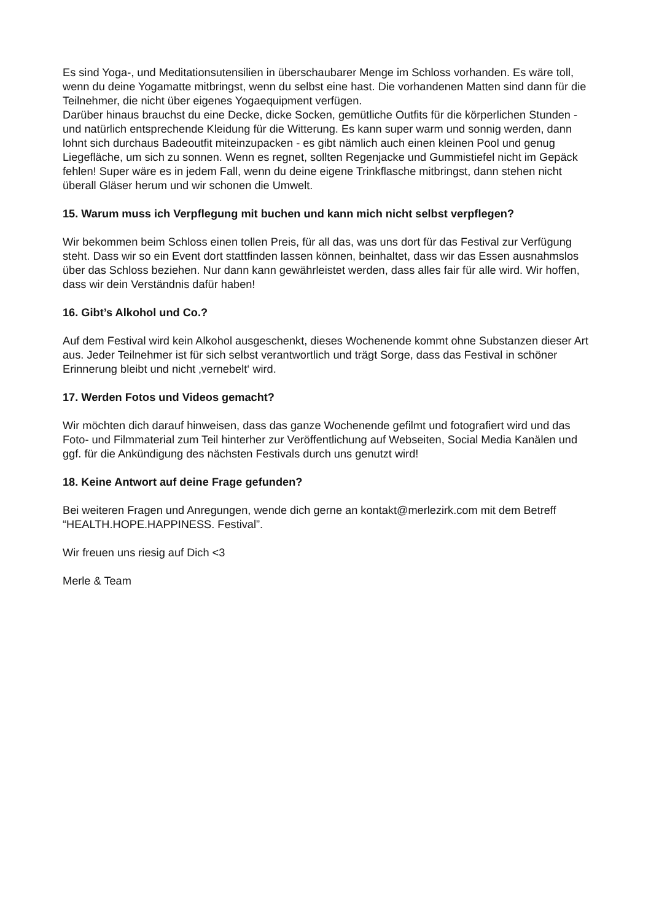Es sind Yoga-, und Meditationsutensilien in überschaubarer Menge im Schloss vorhanden. Es wäre toll, wenn du deine Yogamatte mitbringst, wenn du selbst eine hast. Die vorhandenen Matten sind dann für die Teilnehmer, die nicht über eigenes Yogaequipment verfügen.
Darüber hinaus brauchst du eine Decke, dicke Socken, gemütliche Outfits für die körperlichen Stunden - und natürlich entsprechende Kleidung für die Witterung. Es kann super warm und sonnig werden, dann lohnt sich durchaus Badeoutfit miteinzupacken - es gibt nämlich auch einen kleinen Pool und genug Liegefläche, um sich zu sonnen. Wenn es regnet, sollten Regenjacke und Gummistiefel nicht im Gepäck fehlen! Super wäre es in jedem Fall, wenn du deine eigene Trinkflasche mitbringst, dann stehen nicht überall Gläser herum und wir schonen die Umwelt.
15. Warum muss ich Verpflegung mit buchen und kann mich nicht selbst verpflegen?
Wir bekommen beim Schloss einen tollen Preis, für all das, was uns dort für das Festival zur Verfügung steht. Dass wir so ein Event dort stattfinden lassen können, beinhaltet, dass wir das Essen ausnahmslos über das Schloss beziehen. Nur dann kann gewährleistet werden, dass alles fair für alle wird. Wir hoffen, dass wir dein Verständnis dafür haben!
16. Gibt’s Alkohol und Co.?
Auf dem Festival wird kein Alkohol ausgeschenkt, dieses Wochenende kommt ohne Substanzen dieser Art aus. Jeder Teilnehmer ist für sich selbst verantwortlich und trägt Sorge, dass das Festival in schöner Erinnerung bleibt und nicht ‚vernebelt‘ wird.
17. Werden Fotos und Videos gemacht?
Wir möchten dich darauf hinweisen, dass das ganze Wochenende gefilmt und fotografiert wird und das Foto- und Filmmaterial zum Teil hinterher zur Veröffentlichung auf Webseiten, Social Media Kanälen und ggf. für die Ankündigung des nächsten Festivals durch uns genutzt wird!
18. Keine Antwort auf deine Frage gefunden?
Bei weiteren Fragen und Anregungen, wende dich gerne an kontakt@merlezirk.com mit dem Betreff “HEALTH.HOPE.HAPPINESS. Festival”.
Wir freuen uns riesig auf Dich <3
Merle & Team